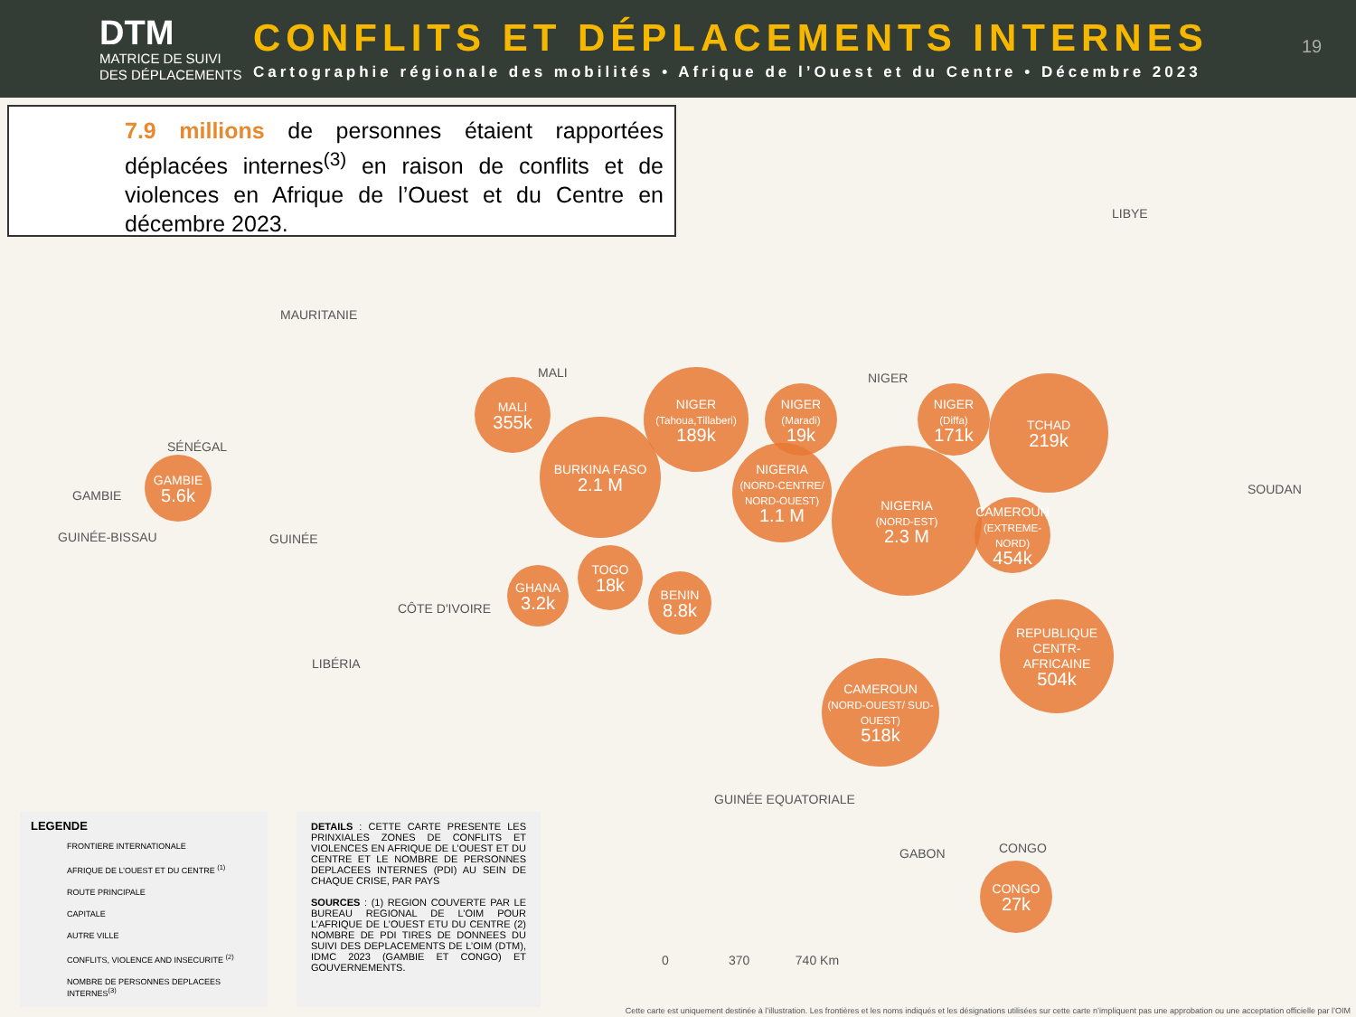DTM
MATRICE DE SUIVI
DES DÉPLACEMENTS
CONFLITS ET DÉPLACEMENTS INTERNES
Cartographie régionale des mobilités • Afrique de l’Ouest et du Centre • Décembre 2023
19
MAURITANIE
MALI NIGER
LIBYE
SÉNÉGAL
GAMBIE
GUINÉE-BISSAU GUINÉE
CÔTE D'IVOIRE
LIBÉRIA
SOUDAN
GUINÉE EQUATORIALE
GABON CONGO
7.9 millions de personnes étaient rapportées déplacées internes<sup>(3)</sup> en raison de conflits et de violences en Afrique de l’Ouest et du Centre en décembre 2023.
MALI
355k
BURKINA FASO
2.1 M
NIGER
(Tahoua,Tillaberi)
189k
NIGER
(Maradi)
19k
NIGER
(Diffa)
171k
TCHAD
219k
NIGERIA
(NORD-CENTRE/ NORD-OUEST)
1.1 M
NIGERIA
(NORD-EST)
2.3 M
CAMEROUN
(EXTREME-NORD)
454k
GAMBIE
5.6k
TOGO
18k
GHANA
3.2k
BENIN
8.8k
REPUBLIQUE CENTR-AFRICAINE
504k
CAMEROUN
(NORD-OUEST/ SUD-OUEST)
518k
CONGO
27k
LEGENDE
FRONTIERE INTERNATIONALE
AFRIQUE DE L’OUEST ET DU CENTRE <sup>(1)</sup>
ROUTE PRINCIPALE
CAPITALE
AUTRE VILLE
CONFLITS, VIOLENCE AND INSECURITE <sup>(2)</sup>
NOMBRE DE PERSONNES DEPLACEES INTERNES<sup>(3)</sup>
DETAILS : CETTE CARTE PRESENTE LES PRINXIALES ZONES DE CONFLITS ET VIOLENCES EN AFRIQUE DE L’OUEST ET DU CENTRE ET LE NOMBRE DE PERSONNES DEPLACEES INTERNES (PDI) AU SEIN DE CHAQUE CRISE, PAR PAYS
SOURCES : (1) REGION COUVERTE PAR LE BUREAU REGIONAL DE L’OIM POUR L’AFRIQUE DE L’OUEST ETU DU CENTRE (2) NOMBRE DE PDI TIRES DE DONNEES DU SUIVI DES DEPLACEMENTS DE L’OIM (DTM), IDMC 2023 (GAMBIE ET CONGO) ET GOUVERNEMENTS.
0 370 740 Km
Cette carte est uniquement destinée à l’illustration. Les frontières et les noms indiqués et les désignations utilisées sur cette carte n’impliquent pas une approbation ou une acceptation officielle par l’OIM